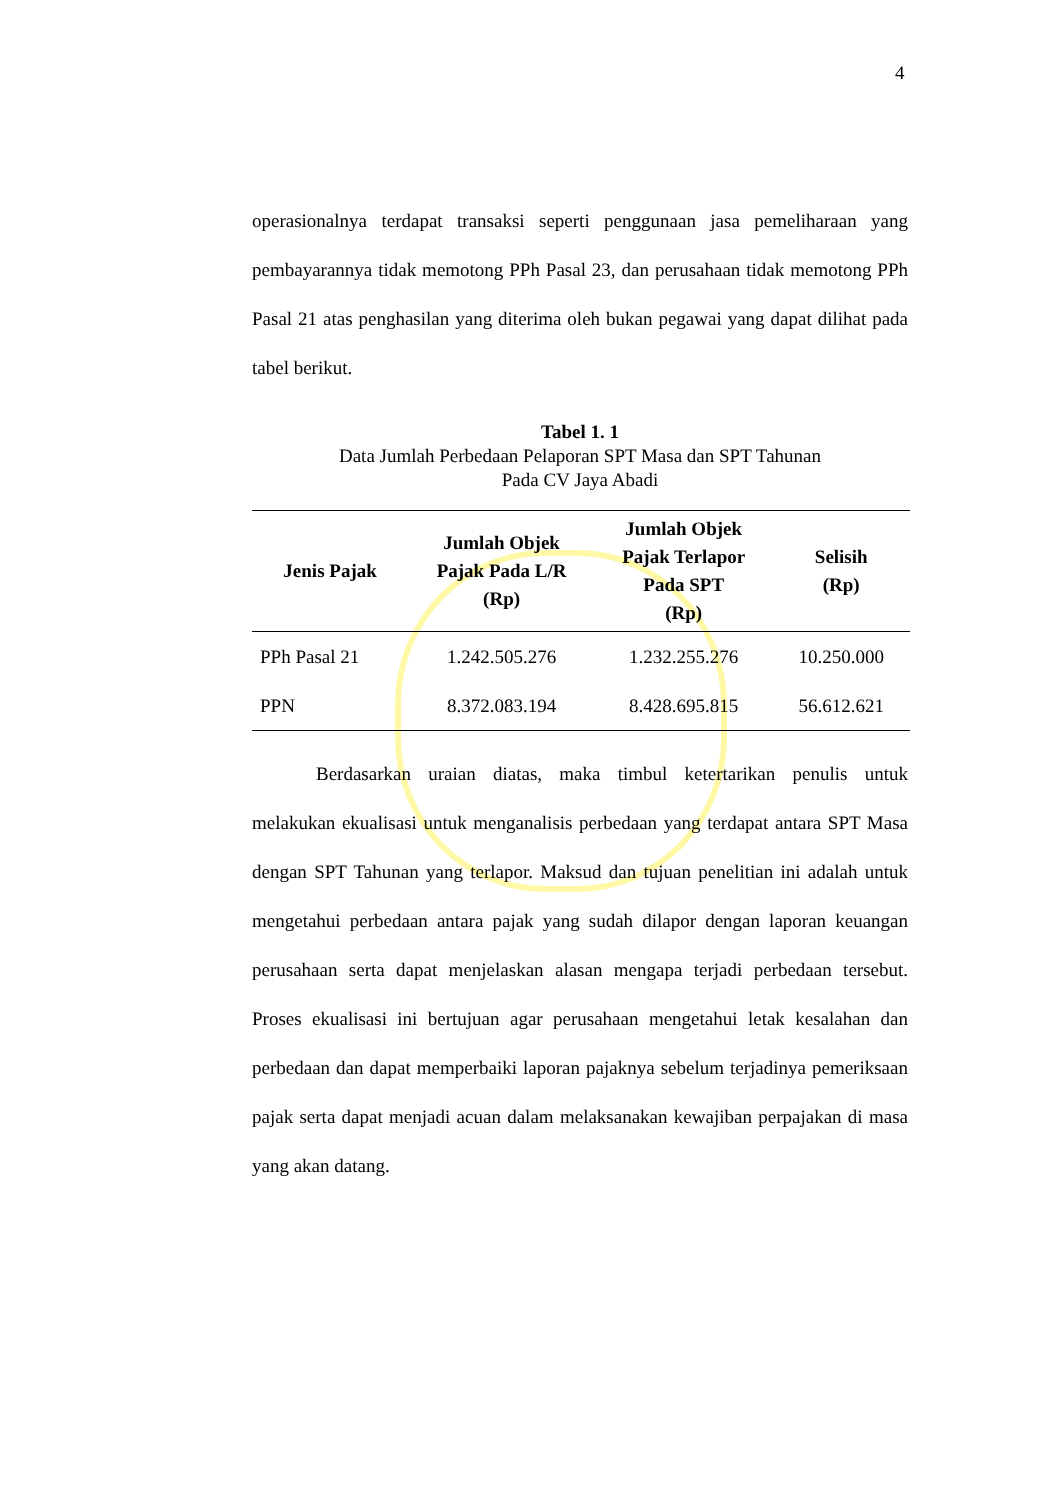4
operasionalnya terdapat transaksi seperti penggunaan jasa pemeliharaan yang pembayarannya tidak memotong PPh Pasal 23, dan perusahaan tidak memotong PPh Pasal 21 atas penghasilan yang diterima oleh bukan pegawai yang dapat dilihat pada tabel berikut.
Tabel 1. 1
Data Jumlah Perbedaan Pelaporan SPT Masa dan SPT Tahunan
Pada CV Jaya Abadi
| Jenis Pajak | Jumlah Objek Pajak Pada L/R (Rp) | Jumlah Objek Pajak Terlapor Pada SPT (Rp) | Selisih (Rp) |
| --- | --- | --- | --- |
| PPh Pasal 21 | 1.242.505.276 | 1.232.255.276 | 10.250.000 |
| PPN | 8.372.083.194 | 8.428.695.815 | 56.612.621 |
Berdasarkan uraian diatas, maka timbul ketertarikan penulis untuk melakukan ekualisasi untuk menganalisis perbedaan yang terdapat antara SPT Masa dengan SPT Tahunan yang terlapor. Maksud dan tujuan penelitian ini adalah untuk mengetahui perbedaan antara pajak yang sudah dilapor dengan laporan keuangan perusahaan serta dapat menjelaskan alasan mengapa terjadi perbedaan tersebut. Proses ekualisasi ini bertujuan agar perusahaan mengetahui letak kesalahan dan perbedaan dan dapat memperbaiki laporan pajaknya sebelum terjadinya pemeriksaan pajak serta dapat menjadi acuan dalam melaksanakan kewajiban perpajakan di masa yang akan datang.